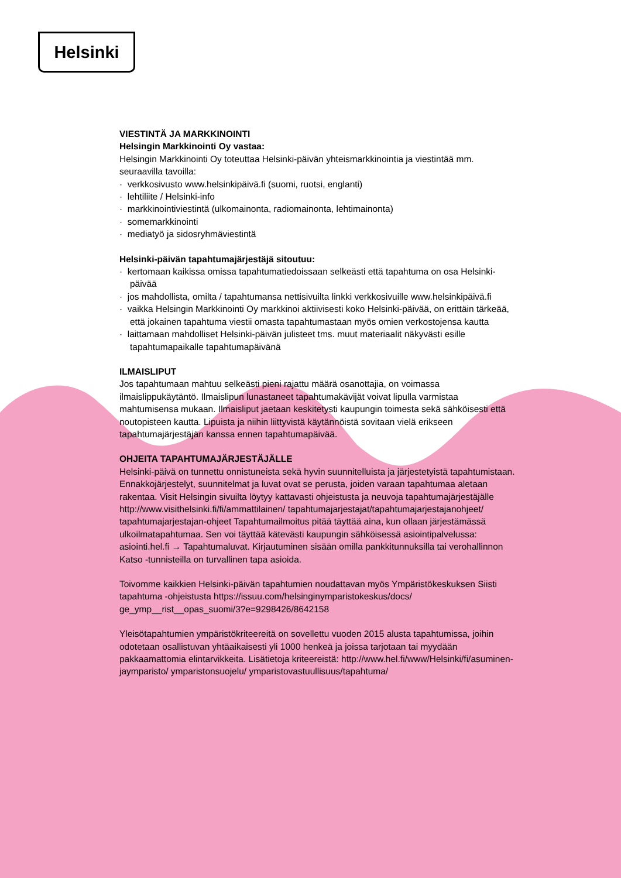Helsinki
VIESTINTÄ JA MARKKINOINTI
Helsingin Markkinointi Oy vastaa:
Helsingin Markkinointi Oy toteuttaa Helsinki-päivän yhteismarkkinointia ja viestintää mm. seuraavilla tavoilla:
· verkkosivusto www.helsinkipäivä.fi (suomi, ruotsi, englanti)
· lehtiliite / Helsinki-info
· markkinointiviestintä (ulkomainonta, radiomainonta, lehtimainonta)
· somemarkkinointi
· mediatyö ja sidosryhmäviestintä
Helsinki-päivän tapahtumajärjestäjä sitoutuu:
· kertomaan kaikissa omissa tapahtumatiedoissaan selkeästi että tapahtuma on osa Helsinki-päivää
· jos mahdollista, omilta / tapahtumansa nettisivuilta linkki verkkosivuille www.helsinkipäivä.fi
· vaikka Helsingin Markkinointi Oy markkinoi aktiivisesti koko Helsinki-päivää, on erittäin tärkeää, että jokainen tapahtuma viestii omasta tapahtumastaan myös omien verkostojensa kautta
· laittamaan mahdolliset Helsinki-päivän julisteet tms. muut materiaalit näkyvästi esille tapahtumapaikalle tapahtumapäivänä
ILMAISLIPUT
Jos tapahtumaan mahtuu selkeästi pieni rajattu määrä osanottajia, on voimassa ilmaislippukäytäntö. Ilmaislipun lunastaneet tapahtumakävijät voivat lipulla varmistaa mahtumisensa mukaan. Ilmaisliput jaetaan keskitetysti kaupungin toimesta sekä sähköisesti että noutopisteen kautta. Lipuista ja niihin liittyvistä käytännöistä sovitaan vielä erikseen tapahtumajärjestäjän kanssa ennen tapahtumapäivää.
OHJEITA TAPAHTUMAJÄRJESTÄJÄLLE
Helsinki-päivä on tunnettu onnistuneista sekä hyvin suunnitelluista ja järjestetyistä tapahtumistaan. Ennakkojärjestelyt, suunnitelmat ja luvat ovat se perusta, joiden varaan tapahtumaa aletaan rakentaa. Visit Helsingin sivuilta löytyy kattavasti ohjeistusta ja neuvoja tapahtumajärjestäjälle http://www.visithelsinki.fi/fi/ammattilainen/ tapahtumajarjestajat/tapahtumajarjestajanohjeet/ tapahtumajarjestajan-ohjeet Tapahtumailmoitus pitää täyttää aina, kun ollaan järjestämässä ulkoilmatapahtumaa. Sen voi täyttää kätevästi kaupungin sähköisessä asiointipalvelussa: asiointi.hel.fi → Tapahtumaluvat. Kirjautuminen sisään omilla pankkitunnuksilla tai verohallinnon Katso -tunnisteilla on turvallinen tapa asioida.
Toivomme kaikkien Helsinki-päivän tapahtumien noudattavan myös Ympäristökeskuksen Siisti tapahtuma -ohjeistusta https://issuu.com/helsinginymparistokeskus/docs/ ge_ymp__rist__opas_suomi/3?e=9298426/8642158
Yleisötapahtumien ympäristökriteereitä on sovellettu vuoden 2015 alusta tapahtumissa, joihin odotetaan osallistuvan yhtäaikaisesti yli 1000 henkeä ja joissa tarjotaan tai myydään pakkaamattomia elintarvikkeita. Lisätietoja kriteereistä: http://www.hel.fi/www/Helsinki/fi/asuminen-jaymparisto/ ymparistonsuojelu/ ymparistovastuullisuus/tapahtuma/